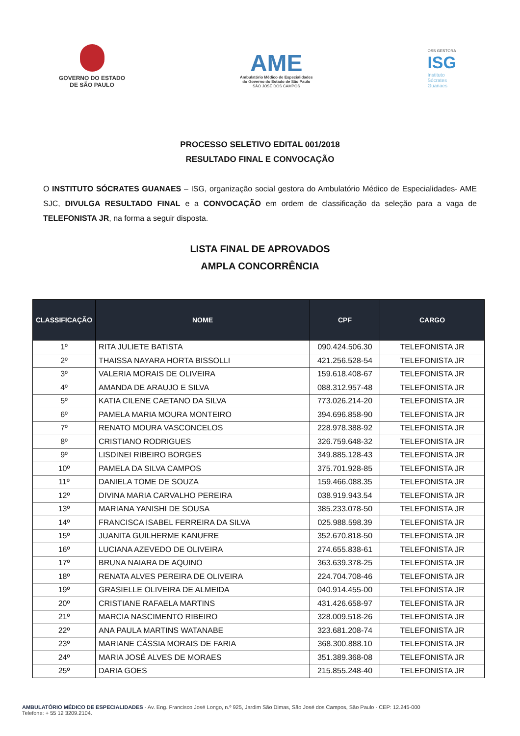GOVERNO DO ESTADO
DE SÃO PAULO
AME
Ambulatório Médico de Especialidades
do Governo do Estado de São Paulo
SÃO JOSÉ DOS CAMPOS
OSS GESTORA
ISG
Instituto
Sócrates
Guanaes
PROCESSO SELETIVO EDITAL 001/2018
RESULTADO FINAL E CONVOCAÇÃO
O INSTITUTO SÓCRATES GUANAES – ISG, organização social gestora do Ambulatório Médico de Especialidades- AME SJC, DIVULGA RESULTADO FINAL e a CONVOCAÇÃO em ordem de classificação da seleção para a vaga de TELEFONISTA JR, na forma a seguir disposta.
LISTA FINAL DE APROVADOS
AMPLA CONCORRÊNCIA
| CLASSIFICAÇÃO | NOME | CPF | CARGO |
| --- | --- | --- | --- |
| 1º | RITA JULIETE BATISTA | 090.424.506.30 | TELEFONISTA JR |
| 2º | THAISSA NAYARA HORTA BISSOLLI | 421.256.528-54 | TELEFONISTA JR |
| 3º | VALERIA MORAIS DE OLIVEIRA | 159.618.408-67 | TELEFONISTA JR |
| 4º | AMANDA DE ARAUJO E SILVA | 088.312.957-48 | TELEFONISTA JR |
| 5º | KATIA CILENE CAETANO DA SILVA | 773.026.214-20 | TELEFONISTA JR |
| 6º | PAMELA MARIA MOURA MONTEIRO | 394.696.858-90 | TELEFONISTA JR |
| 7º | RENATO MOURA VASCONCELOS | 228.978.388-92 | TELEFONISTA JR |
| 8º | CRISTIANO RODRIGUES | 326.759.648-32 | TELEFONISTA JR |
| 9º | LISDINEI RIBEIRO BORGES | 349.885.128-43 | TELEFONISTA JR |
| 10º | PAMELA DA SILVA CAMPOS | 375.701.928-85 | TELEFONISTA JR |
| 11º | DANIELA TOME DE SOUZA | 159.466.088.35 | TELEFONISTA JR |
| 12º | DIVINA MARIA CARVALHO PEREIRA | 038.919.943.54 | TELEFONISTA JR |
| 13º | MARIANA YANISHI DE SOUSA | 385.233.078-50 | TELEFONISTA JR |
| 14º | FRANCISCA ISABEL FERREIRA DA SILVA | 025.988.598.39 | TELEFONISTA JR |
| 15º | JUANITA GUILHERME KANUFRE | 352.670.818-50 | TELEFONISTA JR |
| 16º | LUCIANA AZEVEDO DE OLIVEIRA | 274.655.838-61 | TELEFONISTA JR |
| 17º | BRUNA NAIARA DE AQUINO | 363.639.378-25 | TELEFONISTA JR |
| 18º | RENATA ALVES PEREIRA DE OLIVEIRA | 224.704.708-46 | TELEFONISTA JR |
| 19º | GRASIELLE OLIVEIRA DE ALMEIDA | 040.914.455-00 | TELEFONISTA JR |
| 20º | CRISTIANE RAFAELA MARTINS | 431.426.658-97 | TELEFONISTA JR |
| 21º | MARCIA NASCIMENTO RIBEIRO | 328.009.518-26 | TELEFONISTA JR |
| 22º | ANA PAULA MARTINS WATANABE | 323.681.208-74 | TELEFONISTA JR |
| 23º | MARIANE CÁSSIA MORAIS DE FARIA | 368.300.888.10 | TELEFONISTA JR |
| 24º | MARIA JOSÉ ALVES DE MORAES | 351.389.368-08 | TELEFONISTA JR |
| 25º | DARIA GOES | 215.855.248-40 | TELEFONISTA JR |
AMBULATÓRIO MÉDICO DE ESPECIALIDADES - Av. Eng. Francisco José Longo, n.º 925, Jardim São Dimas, São José dos Campos, São Paulo - CEP: 12.245-000
Telefone: + 55 12 3209.2104.